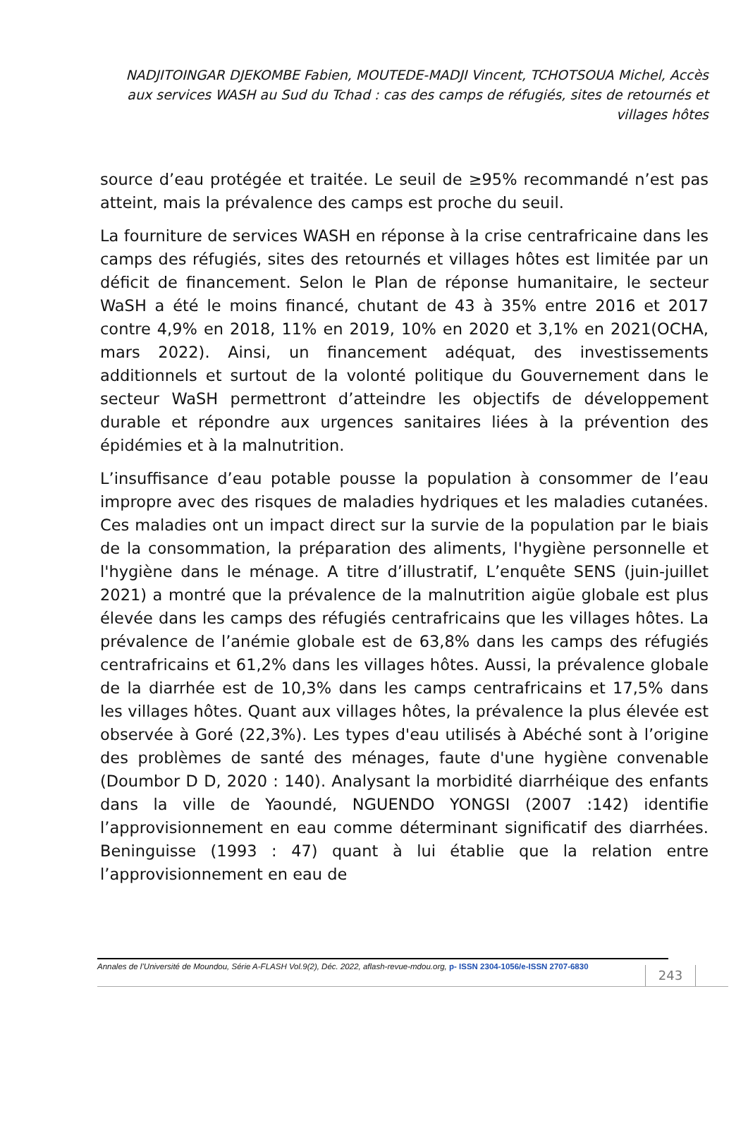NADJITOINGAR DJEKOMBE Fabien, MOUTEDE-MADJI Vincent, TCHOTSOUA Michel, Accès aux services WASH au Sud du Tchad : cas des camps de réfugiés, sites de retournés et villages hôtes
source d’eau protégée et traitée. Le seuil de ≥95% recommandé n’est pas atteint, mais la prévalence des camps est proche du seuil.
La fourniture de services WASH en réponse à la crise centrafricaine dans les camps des réfugiés, sites des retournés et villages hôtes est limitée par un déficit de financement. Selon le Plan de réponse humanitaire, le secteur WaSH a été le moins financé, chutant de 43 à 35% entre 2016 et 2017 contre 4,9% en 2018, 11% en 2019, 10% en 2020 et 3,1% en 2021(OCHA, mars 2022). Ainsi, un financement adéquat, des investissements additionnels et surtout de la volonté politique du Gouvernement dans le secteur WaSH permettront d’atteindre les objectifs de développement durable et répondre aux urgences sanitaires liées à la prévention des épidémies et à la malnutrition.
L’insuffisance d’eau potable pousse la population à consommer de l’eau impropre avec des risques de maladies hydriques et les maladies cutanées. Ces maladies ont un impact direct sur la survie de la population par le biais de la consommation, la préparation des aliments, l'hygiène personnelle et l'hygiène dans le ménage. A titre d’illustratif, L’enquête SENS (juin-juillet 2021) a montré que la prévalence de la malnutrition aigüe globale est plus élevée dans les camps des réfugiés centrafricains que les villages hôtes. La prévalence de l’anémie globale est de 63,8% dans les camps des réfugiés centrafricains et 61,2% dans les villages hôtes. Aussi, la prévalence globale de la diarrhée est de 10,3% dans les camps centrafricains et 17,5% dans les villages hôtes. Quant aux villages hôtes, la prévalence la plus élevée est observée à Goré (22,3%). Les types d'eau utilisés à Abéché sont à l’origine des problèmes de santé des ménages, faute d'une hygiène convenable (Doumbor D D, 2020 : 140). Analysant la morbidité diarrhéique des enfants dans la ville de Yaoundé, NGUENDO YONGSI (2007 :142) identifie l’approvisionnement en eau comme déterminant significatif des diarrhées. Beninguisse (1993 : 47) quant à lui établie que la relation entre l’approvisionnement en eau de
Annales de l’Université de Moundou, Série A-FLASH Vol.9(2), Déc. 2022, aflash-revue-mdou.org, p- ISSN 2304-1056/e-ISSN 2707-6830
243